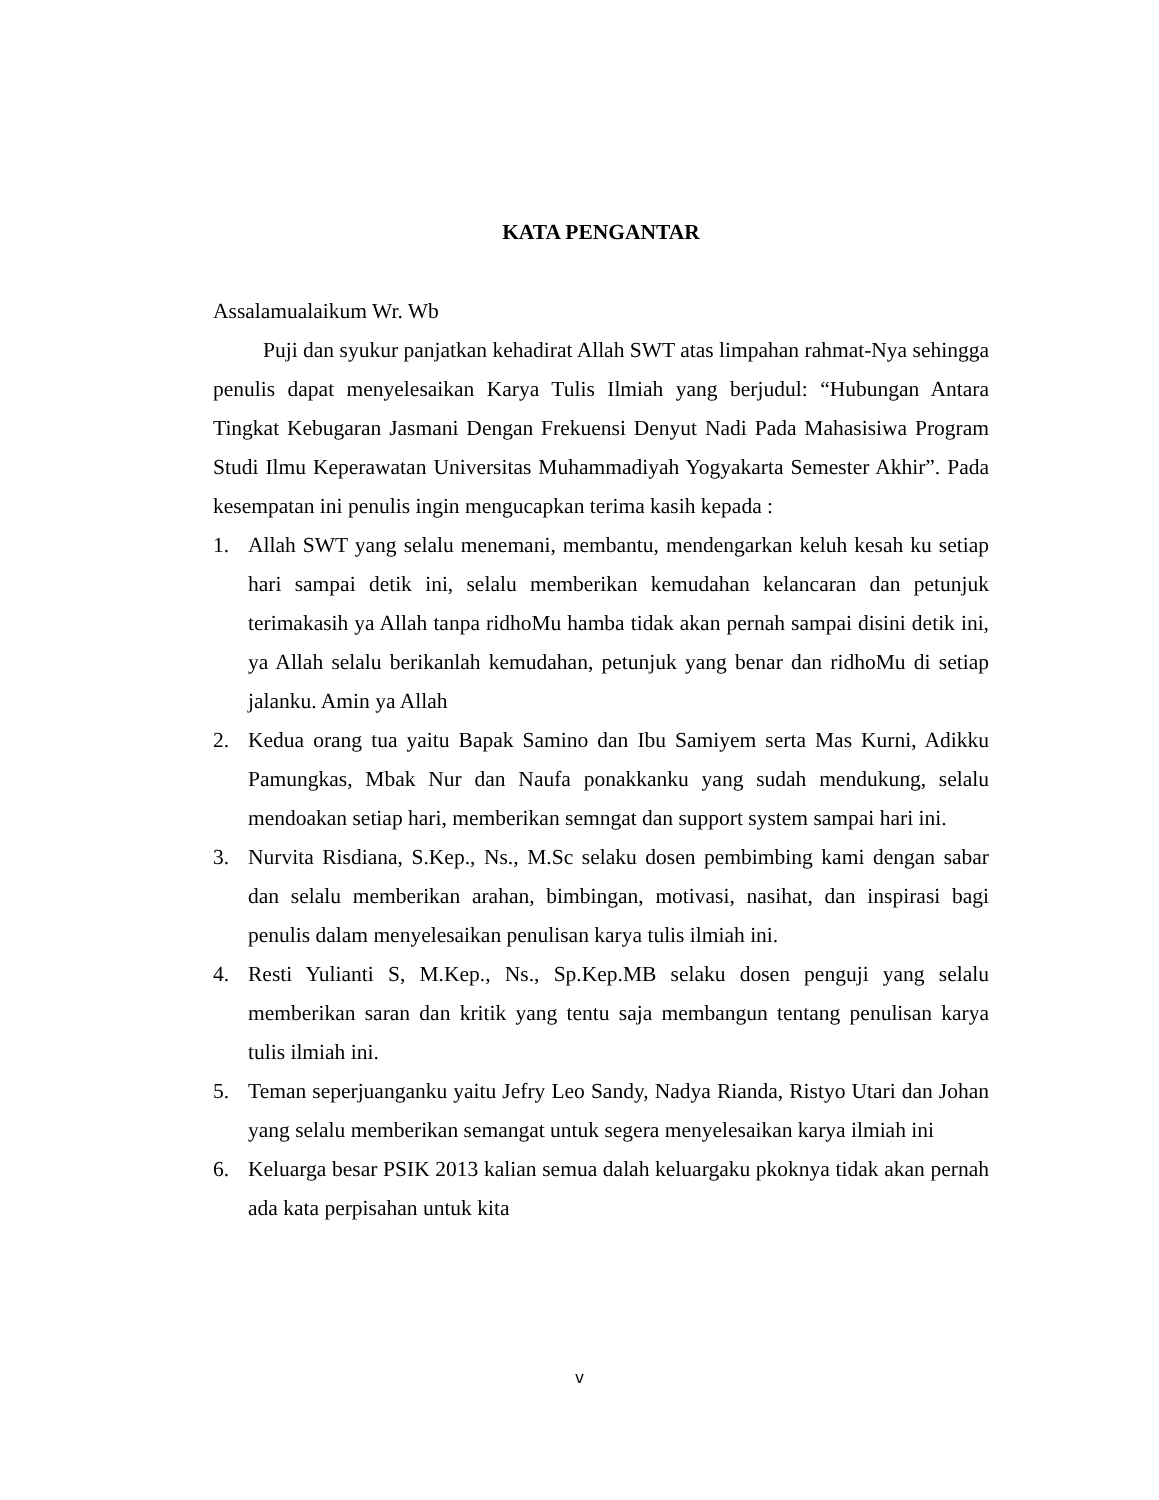KATA PENGANTAR
Assalamualaikum Wr. Wb
Puji dan syukur panjatkan kehadirat Allah SWT atas limpahan rahmat-Nya sehingga penulis dapat menyelesaikan Karya Tulis Ilmiah yang berjudul: “Hubungan Antara Tingkat Kebugaran Jasmani Dengan Frekuensi Denyut Nadi Pada Mahasisiwa Program Studi Ilmu Keperawatan Universitas Muhammadiyah Yogyakarta Semester Akhir”. Pada kesempatan ini penulis ingin mengucapkan terima kasih kepada :
1. Allah SWT yang selalu menemani, membantu, mendengarkan keluh kesah ku setiap hari sampai detik ini, selalu memberikan kemudahan kelancaran dan petunjuk terimakasih ya Allah tanpa ridhoMu hamba tidak akan pernah sampai disini detik ini, ya Allah selalu berikanlah kemudahan, petunjuk yang benar dan ridhoMu di setiap jalanku. Amin ya Allah
2. Kedua orang tua yaitu Bapak Samino dan Ibu Samiyem serta Mas Kurni, Adikku Pamungkas, Mbak Nur dan Naufa ponakkanku yang sudah mendukung, selalu mendoakan setiap hari, memberikan semngat dan support system sampai hari ini.
3. Nurvita Risdiana, S.Kep., Ns., M.Sc selaku dosen pembimbing kami dengan sabar dan selalu memberikan arahan, bimbingan, motivasi, nasihat, dan inspirasi bagi penulis dalam menyelesaikan penulisan karya tulis ilmiah ini.
4. Resti Yulianti S, M.Kep., Ns., Sp.Kep.MB selaku dosen penguji yang selalu memberikan saran dan kritik yang tentu saja membangun tentang penulisan karya tulis ilmiah ini.
5. Teman seperjuanganku yaitu Jefry Leo Sandy, Nadya Rianda, Ristyo Utari dan Johan yang selalu memberikan semangat untuk segera menyelesaikan karya ilmiah ini
6. Keluarga besar PSIK 2013 kalian semua dalah keluargaku pkoknya tidak akan pernah ada kata perpisahan untuk kita
v